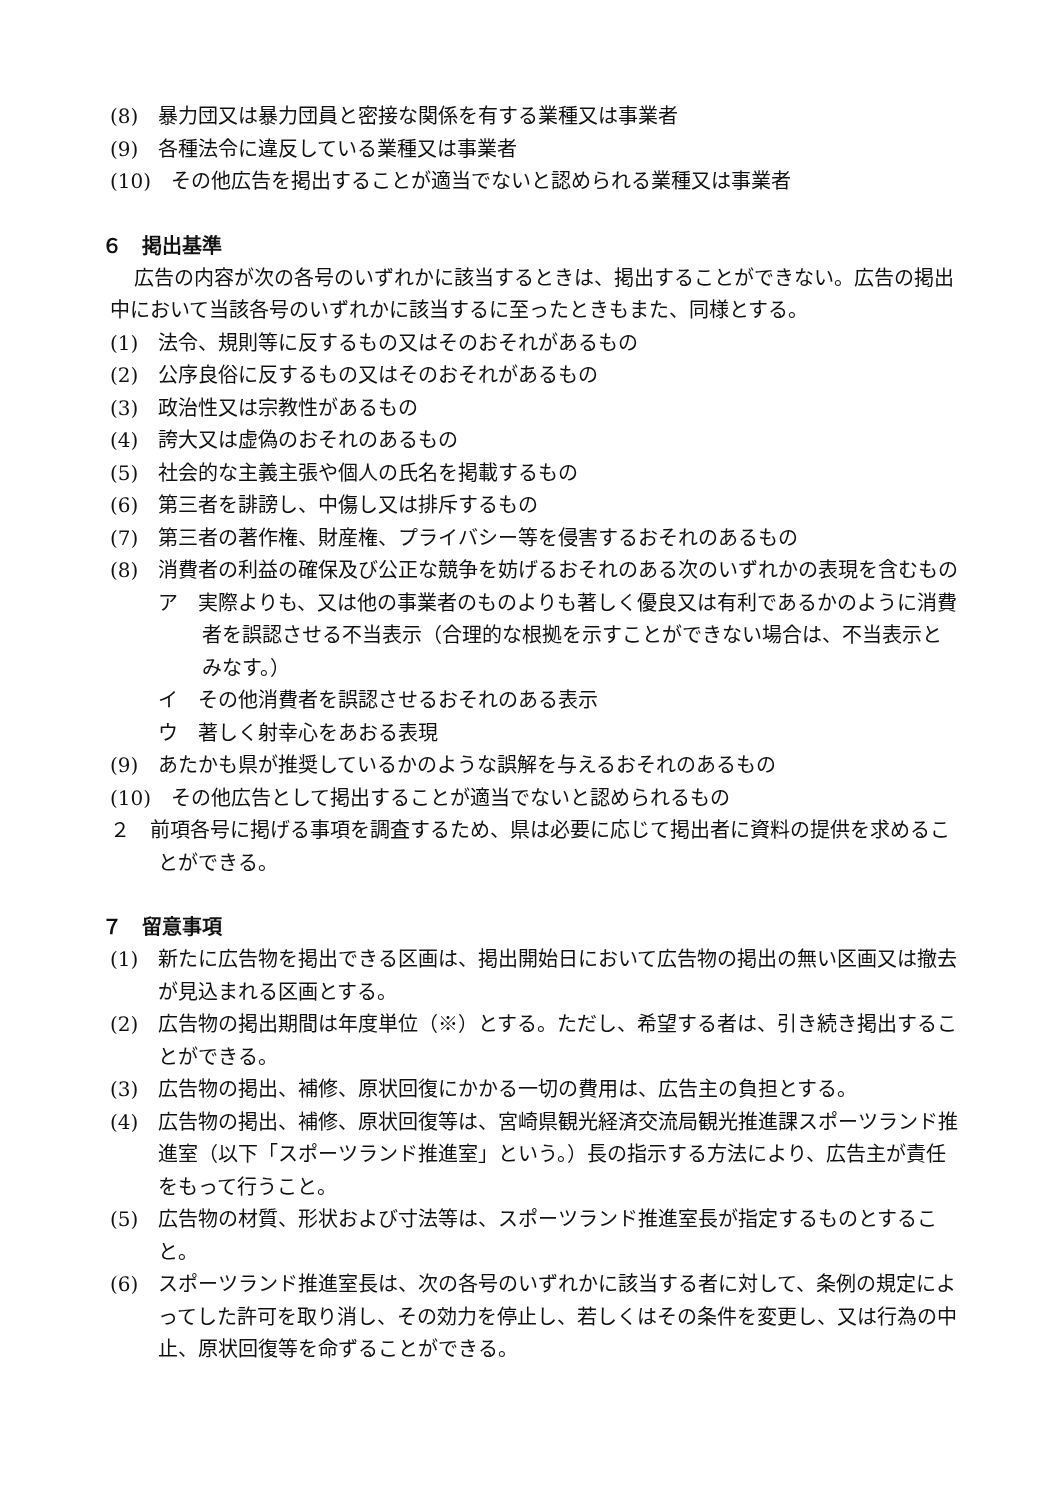(8)　暴力団又は暴力団員と密接な関係を有する業種又は事業者
(9)　各種法令に違反している業種又は事業者
(10)　その他広告を掲出することが適当でないと認められる業種又は事業者
６　掲出基準
広告の内容が次の各号のいずれかに該当するときは、掲出することができない。広告の掲出中において当該各号のいずれかに該当するに至ったときもまた、同様とする。
(1)　法令、規則等に反するもの又はそのおそれがあるもの
(2)　公序良俗に反するもの又はそのおそれがあるもの
(3)　政治性又は宗教性があるもの
(4)　誇大又は虚偽のおそれのあるもの
(5)　社会的な主義主張や個人の氏名を掲載するもの
(6)　第三者を誹謗し、中傷し又は排斥するもの
(7)　第三者の著作権、財産権、プライバシー等を侵害するおそれのあるもの
(8)　消費者の利益の確保及び公正な競争を妨げるおそれのある次のいずれかの表現を含むもの
ア　実際よりも、又は他の事業者のものよりも著しく優良又は有利であるかのように消費者を誤認させる不当表示（合理的な根拠を示すことができない場合は、不当表示とみなす。）
イ　その他消費者を誤認させるおそれのある表示
ウ　著しく射幸心をあおる表現
(9)　あたかも県が推奨しているかのような誤解を与えるおそれのあるもの
(10)　その他広告として掲出することが適当でないと認められるもの
２　前項各号に掲げる事項を調査するため、県は必要に応じて掲出者に資料の提供を求めることができる。
７　留意事項
(1)　新たに広告物を掲出できる区画は、掲出開始日において広告物の掲出の無い区画又は撤去が見込まれる区画とする。
(2)　広告物の掲出期間は年度単位（※）とする。ただし、希望する者は、引き続き掲出することができる。
(3)　広告物の掲出、補修、原状回復にかかる一切の費用は、広告主の負担とする。
(4)　広告物の掲出、補修、原状回復等は、宮崎県観光経済交流局観光推進課スポーツランド推進室（以下「スポーツランド推進室」という。）長の指示する方法により、広告主が責任をもって行うこと。
(5)　広告物の材質、形状および寸法等は、スポーツランド推進室長が指定するものとすること。
(6)　スポーツランド推進室長は、次の各号のいずれかに該当する者に対して、条例の規定によってした許可を取り消し、その効力を停止し、若しくはその条件を変更し、又は行為の中止、原状回復等を命ずることができる。